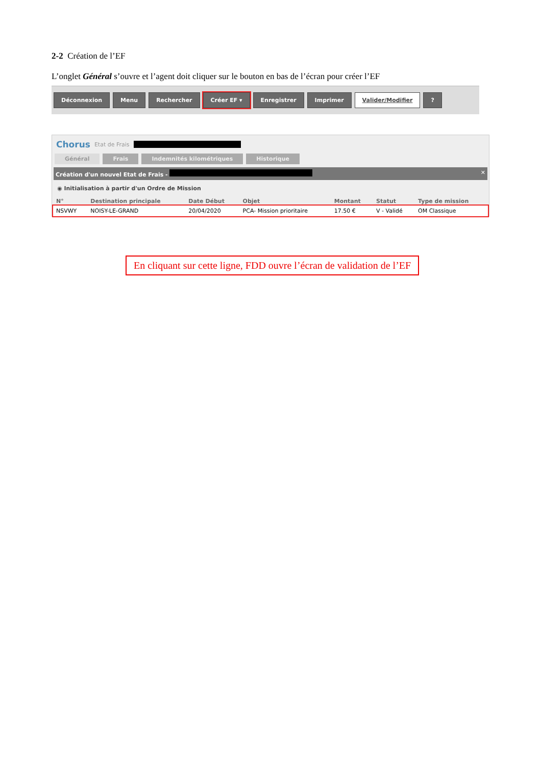2-2 Création de l’EF
L’onglet Général s’ouvre et l’agent doit cliquer sur le bouton en bas de l’écran pour créer l’EF
Déconnexion Menu Rechercher Créer EF ▾ Enregistrer Imprimer Valider/Modifier ?
Chorus Etat de Frais
Général Frais Indemnités kilométriques Historique
Création d'un nouvel Etat de Frais - ✕
◉ Initialisation à partir d'un Ordre de Mission
| N° | Destination principale | Date Début | Objet | Montant | Statut | Type de mission |
| --- | --- | --- | --- | --- | --- | --- |
| NSVWY | NOISY-LE-GRAND | 20/04/2020 | PCA- Mission prioritaire | 17.50 € | V - Validé | OM Classique |
En cliquant sur cette ligne, FDD ouvre l’écran de validation de l’EF